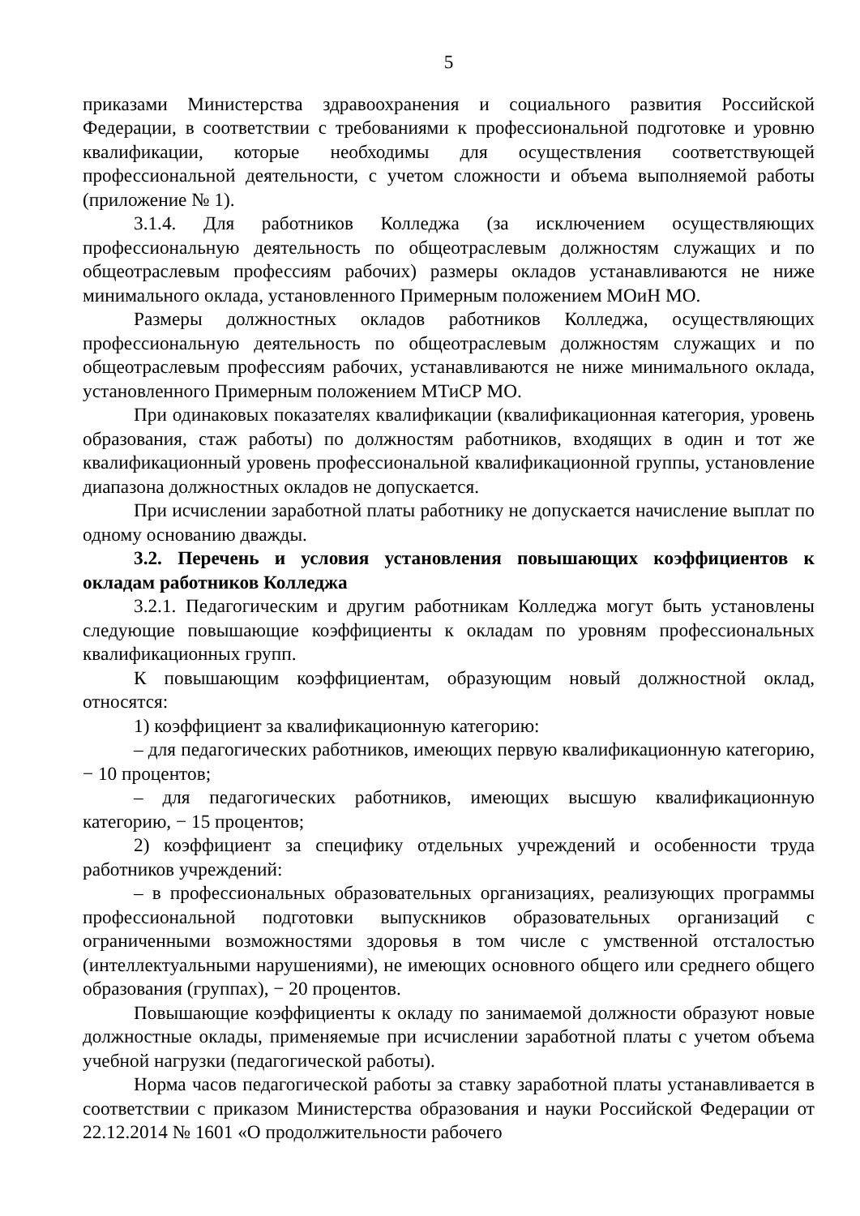5
приказами Министерства здравоохранения и социального развития Российской Федерации, в соответствии с требованиями к профессиональной подготовке и уровню квалификации, которые необходимы для осуществления соответствующей профессиональной деятельности, с учетом сложности и объема выполняемой работы (приложение № 1).
3.1.4. Для работников Колледжа (за исключением осуществляющих профессиональную деятельность по общеотраслевым должностям служащих и по общеотраслевым профессиям рабочих) размеры окладов устанавливаются не ниже минимального оклада, установленного Примерным положением МОиН МО.
Размеры должностных окладов работников Колледжа, осуществляющих профессиональную деятельность по общеотраслевым должностям служащих и по общеотраслевым профессиям рабочих, устанавливаются не ниже минимального оклада, установленного Примерным положением МТиСР МО.
При одинаковых показателях квалификации (квалификационная категория, уровень образования, стаж работы) по должностям работников, входящих в один и тот же квалификационный уровень профессиональной квалификационной группы, установление диапазона должностных окладов не допускается.
При исчислении заработной платы работнику не допускается начисление выплат по одному основанию дважды.
3.2. Перечень и условия установления повышающих коэффициентов к окладам работников Колледжа
3.2.1. Педагогическим и другим работникам Колледжа могут быть установлены следующие повышающие коэффициенты к окладам по уровням профессиональных квалификационных групп.
К повышающим коэффициентам, образующим новый должностной оклад, относятся:
1) коэффициент за квалификационную категорию:
– для педагогических работников, имеющих первую квалификационную категорию, − 10 процентов;
– для педагогических работников, имеющих высшую квалификационную категорию, − 15 процентов;
2) коэффициент за специфику отдельных учреждений и особенности труда работников учреждений:
– в профессиональных образовательных организациях, реализующих программы профессиональной подготовки выпускников образовательных организаций с ограниченными возможностями здоровья в том числе с умственной отсталостью (интеллектуальными нарушениями), не имеющих основного общего или среднего общего образования (группах), − 20 процентов.
Повышающие коэффициенты к окладу по занимаемой должности образуют новые должностные оклады, применяемые при исчислении заработной платы с учетом объема учебной нагрузки (педагогической работы).
Норма часов педагогической работы за ставку заработной платы устанавливается в соответствии с приказом Министерства образования и науки Российской Федерации от 22.12.2014 № 1601 «О продолжительности рабочего